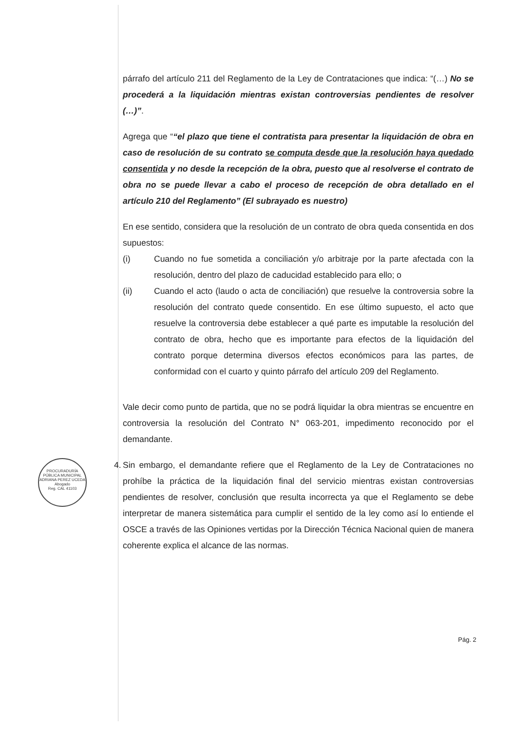párrafo del artículo 211 del Reglamento de la Ley de Contrataciones que indica: “(…) No se procederá a la liquidación mientras existan controversias pendientes de resolver (…)”.
Agrega que ““el plazo que tiene el contratista para presentar la liquidación de obra en caso de resolución de su contrato se computa desde que la resolución haya quedado consentida y no desde la recepción de la obra, puesto que al resolverse el contrato de obra no se puede llevar a cabo el proceso de recepción de obra detallado en el artículo 210 del Reglamento” (El subrayado es nuestro)
En ese sentido, considera que la resolución de un contrato de obra queda consentida en dos supuestos:
(i) Cuando no fue sometida a conciliación y/o arbitraje por la parte afectada con la resolución, dentro del plazo de caducidad establecido para ello; o
(ii) Cuando el acto (laudo o acta de conciliación) que resuelve la controversia sobre la resolución del contrato quede consentido. En ese último supuesto, el acto que resuelve la controversia debe establecer a qué parte es imputable la resolución del contrato de obra, hecho que es importante para efectos de la liquidación del contrato porque determina diversos efectos económicos para las partes, de conformidad con el cuarto y quinto párrafo del artículo 209 del Reglamento.
Vale decir como punto de partida, que no se podrá liquidar la obra mientras se encuentre en controversia la resolución del Contrato N° 063-201, impedimento reconocido por el demandante.
4. Sin embargo, el demandante refiere que el Reglamento de la Ley de Contrataciones no prohíbe la práctica de la liquidación final del servicio mientras existan controversias pendientes de resolver, conclusión que resulta incorrecta ya que el Reglamento se debe interpretar de manera sistemática para cumplir el sentido de la ley como así lo entiende el OSCE a través de las Opiniones vertidas por la Dirección Técnica Nacional quien de manera coherente explica el alcance de las normas.
PROCURADURÍA PÚBLICA MUNICIPAL
ADRIANA PEREZ UCEDA
Abogado
Reg. CAL 41103
Pág. 2